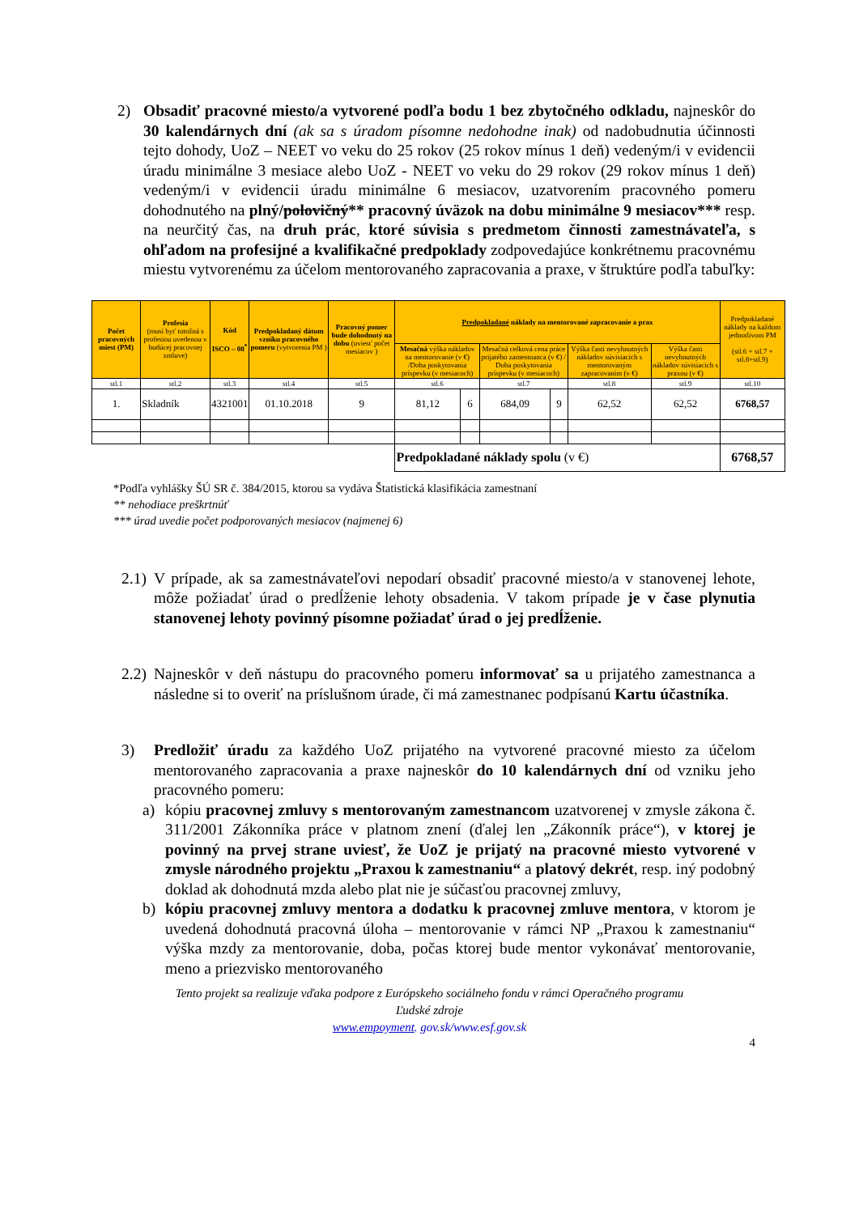2) Obsadiť pracovné miesto/a vytvorené podľa bodu 1 bez zbytočného odkladu, najneskôr do 30 kalendárnych dní (ak sa s úradom písomne nedohodne inak) od nadobudnutia účinnosti tejto dohody, UoZ – NEET vo veku do 25 rokov (25 rokov mínus 1 deň) vedeným/i v evidencii úradu minimálne 3 mesiace alebo UoZ - NEET vo veku do 29 rokov (29 rokov mínus 1 deň) vedeným/i v evidencii úradu minimálne 6 mesiacov, uzatvorením pracovného pomeru dohodnutého na plný/polovičný** pracovný úväzok na dobu minimálne 9 mesiacov*** resp. na neurčitý čas, na druh prác, ktoré súvisia s predmetom činnosti zamestnávateľa, s ohľadom na profesijné a kvalifikačné predpoklady zodpovedajúce konkrétnemu pracovnému miestu vytvorenému za účelom mentorovaného zapracovania a praxe, v štruktúre podľa tabuľky:
| Počet pracovných miest (PM) | Profesia (musí byť totožná s profesiou uvedenou v budúcej pracovnej zmluve) | Kód ISCO – 08<sup>*</sup> | Predpokladaný dátum vzniku pracovného pomeru (vytvorenia PM ) | Pracovný pomer bude dohodnutý na dobu (uviesť počet mesiacov ) | Predpokladané náklady na mentorované zapracovanie a prax | | | | | | Predpokladané náklady na každom jednotlivom PM (stl.6 + stl.7 + stl.8+stl.9) |
| --- | --- | --- | --- | --- | --- | --- | --- | --- | --- | --- | --- |
| | | | | | Mesačná výška nákladov na mentorovanie (v €) /Doba poskytovania príspevku (v mesiacoch) | | Mesačná celková cena práce prijatého zamestnanca (v €) / Doba poskytovania príspevku (v mesiacoch) | | Výška časti nevyhnutných nákladov súvisiacich s mentorovaným zapracovaním (v €) | Výška časti nevyhnutných nákladov súvisiacich s praxou (v €) | |
| stl.1 | stl.2 | stl.3 | stl.4 | stl.5 | stl.6 | | stl.7 | | stl.8 | stl.9 | stl.10 |
| 1. | Skladník | 4321001 | 01.10.2018 | 9 | 81,12 | 6 | 684,09 | 9 | 62,52 | 62,52 | 6768,57 |
| | | | | | Predpokladané náklady spolu (v €) | | | | | | 6768,57 |
*Podľa vyhlášky ŠÚ SR č. 384/2015, ktorou sa vydáva Štatistická klasifikácia zamestnaní
** nehodiace preškrtnúť
*** úrad uvedie počet podporovaných mesiacov (najmenej 6)
2.1)
V prípade, ak sa zamestnávateľovi nepodarí obsadiť pracovné miesto/a v stanovenej lehote, môže požiadať úrad o predĺženie lehoty obsadenia. V takom prípade je v čase plynutia stanovenej lehoty povinný písomne požiadať úrad o jej predĺženie.
2.2)
Najneskôr v deň nástupu do pracovného pomeru informovať sa u prijatého zamestnanca a následne si to overiť na príslušnom úrade, či má zamestnanec podpísanú Kartu účastníka.
3) Predložiť úradu za každého UoZ prijatého na vytvorené pracovné miesto za účelom mentorovaného zapracovania a praxe najneskôr do 10 kalendárnych dní od vzniku jeho pracovného pomeru:
a) kópiu pracovnej zmluvy s mentorovaným zamestnancom uzatvorenej v zmysle zákona č. 311/2001 Zákonníka práce v platnom znení (ďalej len „Zákonník práce“), v ktorej je povinný na prvej strane uviesť, že UoZ je prijatý na pracovné miesto vytvorené v zmysle národného projektu „Praxou k zamestnaniu“ a platový dekrét, resp. iný podobný doklad ak dohodnutá mzda alebo plat nie je súčasťou pracovnej zmluvy,
b) kópiu pracovnej zmluvy mentora a dodatku k pracovnej zmluve mentora, v ktorom je uvedená dohodnutá pracovná úloha – mentorovanie v rámci NP „Praxou k zamestnaniu“ výška mzdy za mentorovanie, doba, počas ktorej bude mentor vykonávať mentorovanie, meno a priezvisko mentorovaného
Tento projekt sa realizuje vďaka podpore z Európskeho sociálneho fondu v rámci Operačného programu
Ľudské zdroje
www.empoyment. gov.sk/www.esf.gov.sk
4